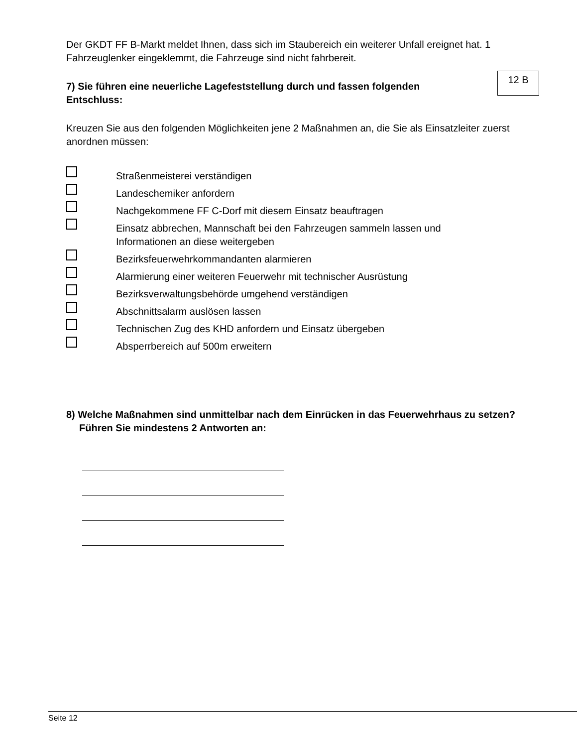Der GKDT FF B-Markt meldet Ihnen, dass sich im Staubereich ein weiterer Unfall ereignet hat. 1 Fahrzeuglenker eingeklemmt, die Fahrzeuge sind nicht fahrbereit.
7) Sie führen eine neuerliche Lagefeststellung durch und fassen folgenden
Entschluss:
12 B
Kreuzen Sie aus den folgenden Möglichkeiten jene 2 Maßnahmen an, die Sie als Einsatzleiter zuerst anordnen müssen:
Straßenmeisterei verständigen
Landeschemiker anfordern
Nachgekommene FF C-Dorf mit diesem Einsatz beauftragen
Einsatz abbrechen, Mannschaft bei den Fahrzeugen sammeln lassen und
Informationen an diese weitergeben
Bezirksfeuerwehrkommandanten alarmieren
Alarmierung einer weiteren Feuerwehr mit technischer Ausrüstung
Bezirksverwaltungsbehörde umgehend verständigen
Abschnittsalarm auslösen lassen
Technischen Zug des KHD anfordern und Einsatz übergeben
Absperrbereich auf 500m erweitern
8) Welche Maßnahmen sind unmittelbar nach dem Einrücken in das Feuerwehrhaus zu setzen? Führen Sie mindestens 2 Antworten an:
Seite 12